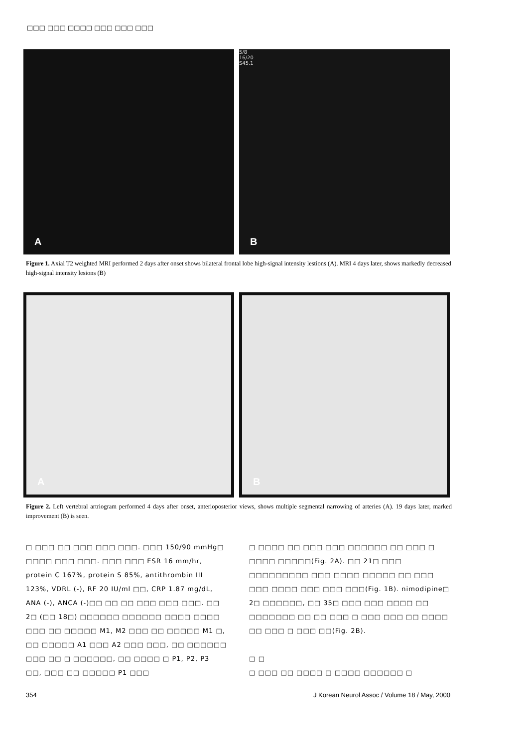□□□ □□□ □□□□ □□□ □□□ □□□
A
5/8
16/20
S45.1
B
Figure 1. Axial T2 weighted MRI performed 2 days after onset shows bilateral frontal lobe high-signal intensity lestions (A). MRI 4 days later, shows markedly decreased high-signal intensity lesions (B)
A
B
Figure 2. Left vertebral artriogram performed 4 days after onset, anterioposterior views, shows multiple segmental narrowing of arteries (A). 19 days later, marked improvement (B) is seen.
□ □□□ □□ □□□ □□□ □□□. □□□ 150/90 mmHg□ □□□□ □□□ □□□. □□□ □□□ ESR 16 mm/hr, protein C 167%, protein S 85%, antithrombin III 123%, VDRL (-), RF 20 IU/ml □□, CRP 1.87 mg/dL, ANA (-), ANCA (-)□□ □□ □□ □□□ □□□ □□□. □□ 2□ (□□ 18□) □□□□□□ □□□□□□ □□□□ □□□□ □□□ □□ □□□□□ M1, M2 □□□ □□ □□□□□ M1 □, □□ □□□□□ A1 □□□ A2 □□□ □□□, □□ □□□□□□ □□□ □□ □ □□□□□□, □□ □□□□ □ P1, P2, P3 □□, □□□ □□ □□□□□ P1 □□□
□ □□□□ □□ □□□ □□□ □□□□□□ □□ □□□ □ □□□□ □□□□□(Fig. 2A). □□ 21□ □□□ □□□□□□□□□ □□□ □□□□ □□□□□ □□ □□□ □□□ □□□□ □□□ □□□ □□□(Fig. 1B). nimodipine□ 2□ □□□□□□, □□ 35□ □□□ □□□ □□□□ □□ □□□□□□□ □□ □□ □□□ □ □□□ □□□ □□ □□□□ □□ □□□ □ □□□ □□(Fig. 2B).
□ □
□ □□□ □□ □□□□ □ □□□□ □□□□□□ □
354
J Korean Neurol Assoc / Volume 18 / May, 2000